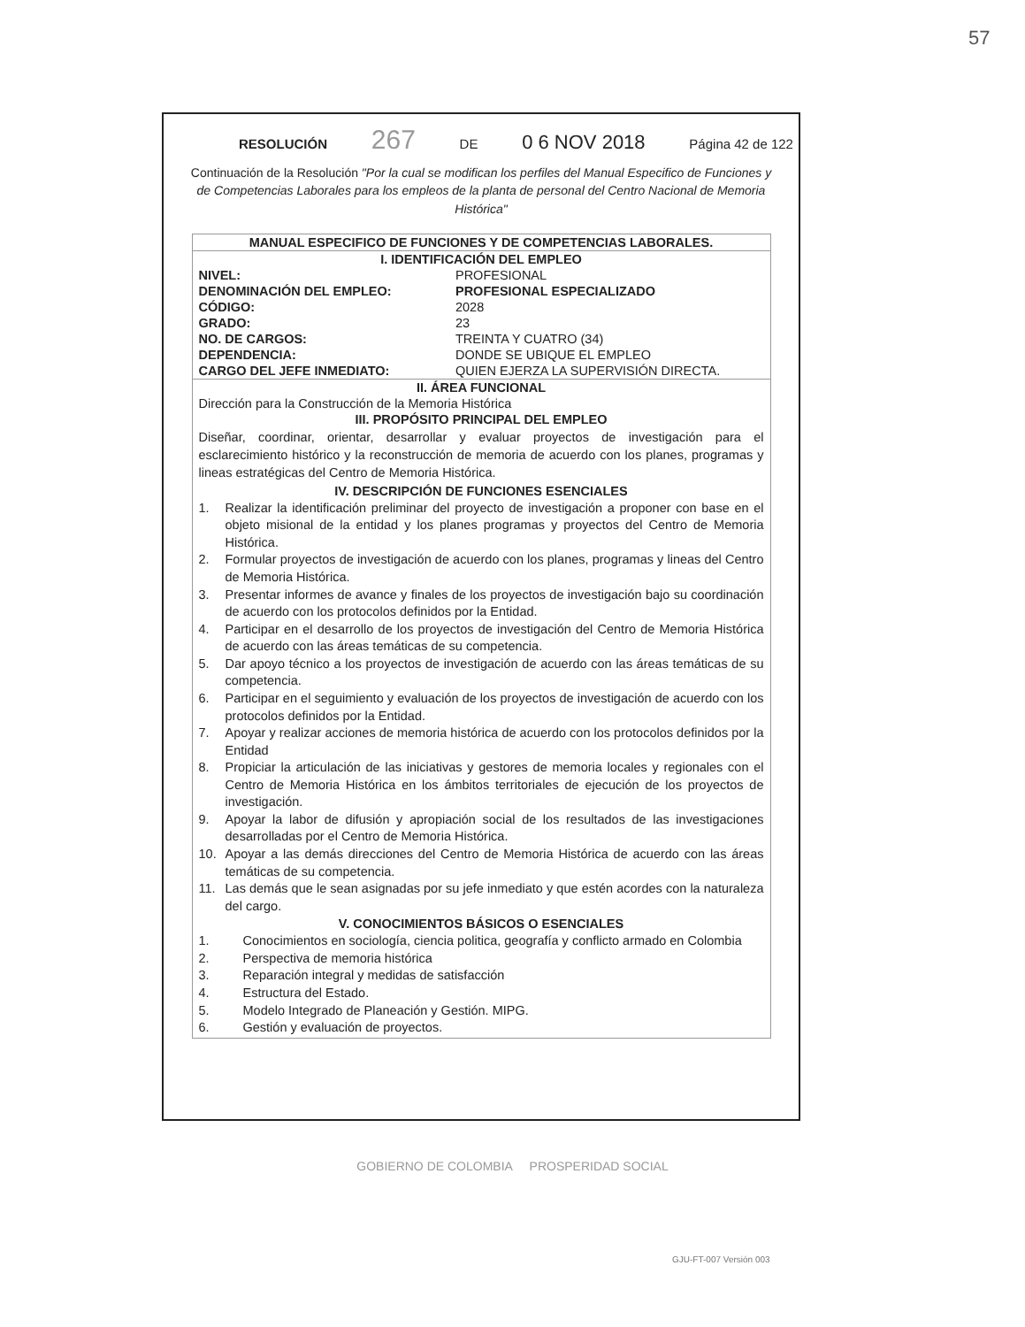57
RESOLUCIÓN 267 DE 0 6 NOV 2018 Página 42 de 122
Continuación de la Resolución "Por la cual se modifican los perfiles del Manual Especifico de Funciones y de Competencias Laborales para los empleos de la planta de personal del Centro Nacional de Memoria Histórica"
| MANUAL ESPECIFICO DE FUNCIONES Y DE COMPETENCIAS LABORALES. | |
| --- | --- |
| I. IDENTIFICACIÓN DEL EMPLEO | |
| NIVEL: | PROFESIONAL |
| DENOMINACIÓN DEL EMPLEO: | PROFESIONAL ESPECIALIZADO |
| CÓDIGO: | 2028 |
| GRADO: | 23 |
| NO. DE CARGOS: | TREINTA Y CUATRO (34) |
| DEPENDENCIA: | DONDE SE UBIQUE EL EMPLEO |
| CARGO DEL JEFE INMEDIATO: | QUIEN EJERZA LA SUPERVISIÓN DIRECTA. |
| II. ÁREA FUNCIONAL | |
| Dirección para la Construcción de la Memoria Histórica | |
| III. PROPÓSITO PRINCIPAL DEL EMPLEO | |
| Diseñar, coordinar, orientar, desarrollar y evaluar proyectos de investigación para el esclarecimiento histórico y la reconstrucción de memoria de acuerdo con los planes, programas y lineas estratégicas del Centro de Memoria Histórica. | |
| IV. DESCRIPCIÓN DE FUNCIONES ESENCIALES | |
| 1. Realizar la identificación preliminar del proyecto de investigación a proponer con base en el objeto misional de la entidad y los planes programas y proyectos del Centro de Memoria Histórica. 2. Formular proyectos de investigación de acuerdo con los planes, programas y lineas del Centro de Memoria Histórica. 3. Presentar informes de avance y finales de los proyectos de investigación bajo su coordinación de acuerdo con los protocolos definidos por la Entidad. 4. Participar en el desarrollo de los proyectos de investigación del Centro de Memoria Histórica de acuerdo con las áreas temáticas de su competencia. 5. Dar apoyo técnico a los proyectos de investigación de acuerdo con las áreas temáticas de su competencia. 6. Participar en el seguimiento y evaluación de los proyectos de investigación de acuerdo con los protocolos definidos por la Entidad. 7. Apoyar y realizar acciones de memoria histórica de acuerdo con los protocolos definidos por la Entidad 8. Propiciar la articulación de las iniciativas y gestores de memoria locales y regionales con el Centro de Memoria Histórica en los ámbitos territoriales de ejecución de los proyectos de investigación. 9. Apoyar la labor de difusión y apropiación social de los resultados de las investigaciones desarrolladas por el Centro de Memoria Histórica. 10. Apoyar a las demás direcciones del Centro de Memoria Histórica de acuerdo con las áreas temáticas de su competencia. 11. Las demás que le sean asignadas por su jefe inmediato y que estén acordes con la naturaleza del cargo. | |
| V. CONOCIMIENTOS BÁSICOS O ESENCIALES | |
| 1. Conocimientos en sociología, ciencia politica, geografía y conflicto armado en Colombia 2. Perspectiva de memoria histórica 3. Reparación integral y medidas de satisfacción 4. Estructura del Estado. 5. Modelo Integrado de Planeación y Gestión. MIPG. 6. Gestión y evaluación de proyectos. | |
GOBIERNO DE COLOMBIA PROSPERIDAD SOCIAL
GJU-FT-007 Versión 003